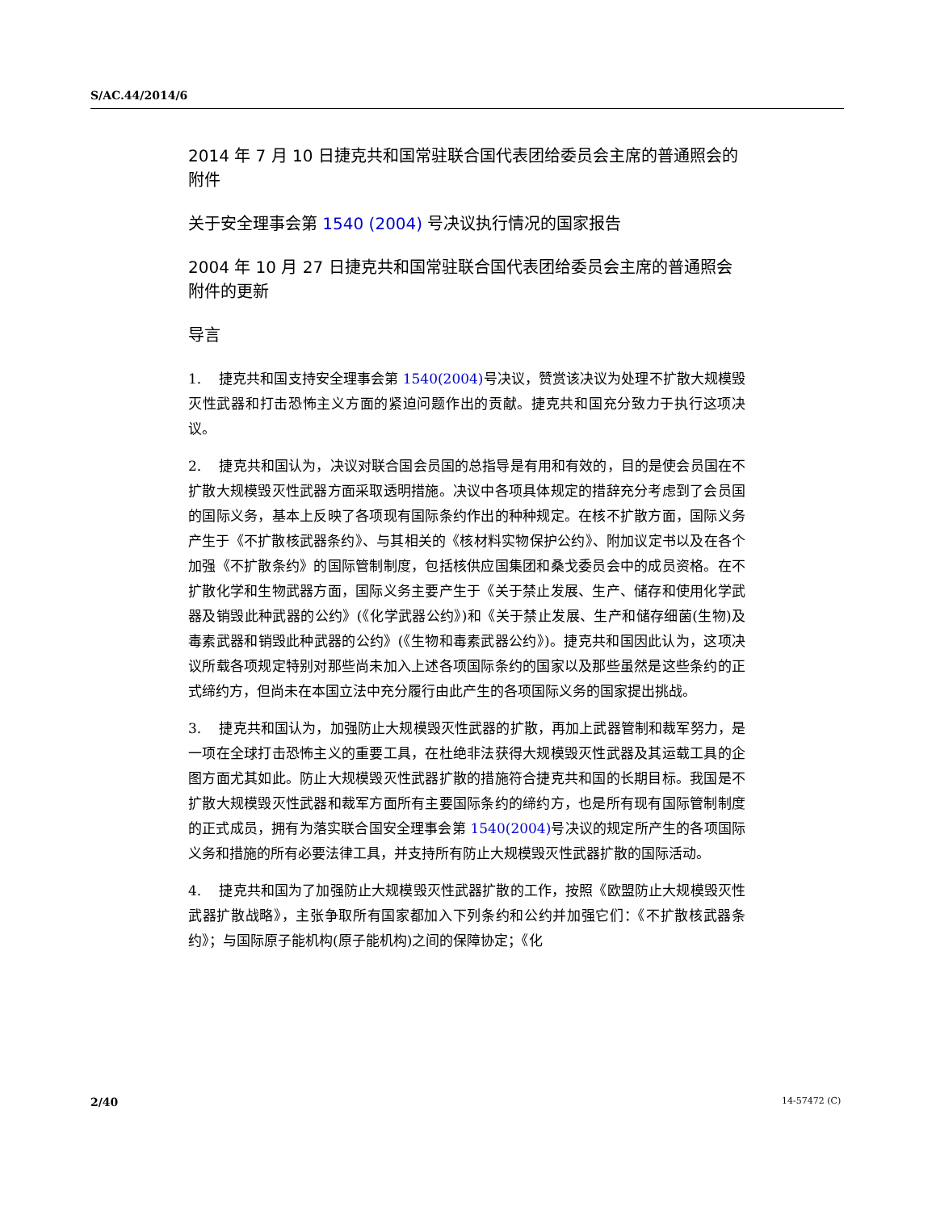S/AC.44/2014/6
2014 年 7 月 10 日捷克共和国常驻联合国代表团给委员会主席的普通照会的附件
关于安全理事会第 1540 (2004) 号决议执行情况的国家报告
2004 年 10 月 27 日捷克共和国常驻联合国代表团给委员会主席的普通照会附件的更新
导言
1. 捷克共和国支持安全理事会第 1540(2004) 号决议，赞赏该决议为处理不扩散大规模毁灭性武器和打击恐怖主义方面的紧迫问题作出的贡献。捷克共和国充分致力于执行这项决议。
2. 捷克共和国认为，决议对联合国会员国的总指导是有用和有效的，目的是使会员国在不扩散大规模毁灭性武器方面采取透明措施。决议中各项具体规定的措辞充分考虑到了会员国的国际义务，基本上反映了各项现有国际条约作出的种种规定。在核不扩散方面，国际义务产生于《不扩散核武器条约》、与其相关的《核材料实物保护公约》、附加议定书以及在各个加强《不扩散条约》的国际管制制度，包括核供应国集团和桑戈委员会中的成员资格。在不扩散化学和生物武器方面，国际义务主要产生于《关于禁止发展、生产、储存和使用化学武器及销毁此种武器的公约》(《化学武器公约》)和《关于禁止发展、生产和储存细菌(生物)及毒素武器和销毁此种武器的公约》(《生物和毒素武器公约》)。捷克共和国因此认为，这项决议所载各项规定特别对那些尚未加入上述各项国际条约的国家以及那些虽然是这些条约的正式缔约方，但尚未在本国立法中充分履行由此产生的各项国际义务的国家提出挑战。
3. 捷克共和国认为，加强防止大规模毁灭性武器的扩散，再加上武器管制和裁军努力，是一项在全球打击恐怖主义的重要工具，在杜绝非法获得大规模毁灭性武器及其运载工具的企图方面尤其如此。防止大规模毁灭性武器扩散的措施符合捷克共和国的长期目标。我国是不扩散大规模毁灭性武器和裁军方面所有主要国际条约的缔约方，也是所有现有国际管制制度的正式成员，拥有为落实联合国安全理事会第 1540(2004) 号决议的规定所产生的各项国际义务和措施的所有必要法律工具，并支持所有防止大规模毁灭性武器扩散的国际活动。
4. 捷克共和国为了加强防止大规模毁灭性武器扩散的工作，按照《欧盟防止大规模毁灭性武器扩散战略》，主张争取所有国家都加入下列条约和公约并加强它们：《不扩散核武器条约》；与国际原子能机构(原子能机构)之间的保障协定；《化
2/40 14-57472 (C)